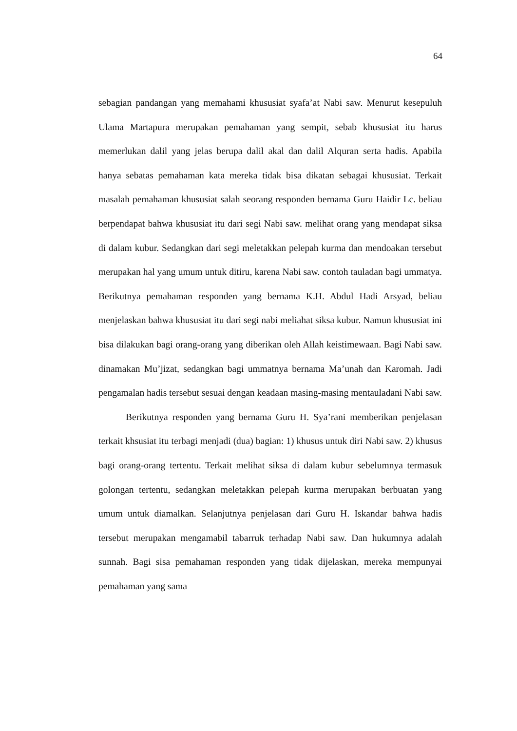64
sebagian pandangan yang memahami khususiat syafa’at Nabi saw. Menurut kesepuluh Ulama Martapura merupakan pemahaman yang sempit, sebab khususiat itu harus memerlukan dalil yang jelas berupa dalil akal dan dalil Alquran serta hadis. Apabila hanya sebatas pemahaman kata mereka tidak bisa dikatan sebagai khususiat. Terkait masalah pemahaman khususiat salah seorang responden bernama Guru Haidir Lc. beliau berpendapat bahwa khususiat itu dari segi Nabi saw. melihat orang yang mendapat siksa di dalam kubur. Sedangkan dari segi meletakkan pelepah kurma dan mendoakan tersebut merupakan hal yang umum untuk ditiru, karena Nabi saw. contoh tauladan bagi ummatya. Berikutnya pemahaman responden yang bernama K.H. Abdul Hadi Arsyad, beliau menjelaskan bahwa khususiat itu dari segi nabi meliahat siksa kubur. Namun khususiat ini bisa dilakukan bagi orang-orang yang diberikan oleh Allah keistimewaan. Bagi Nabi saw. dinamakan Mu’jizat, sedangkan bagi ummatnya bernama Ma’unah dan Karomah. Jadi pengamalan hadis tersebut sesuai dengan keadaan masing-masing mentauladani Nabi saw.
Berikutnya responden yang bernama Guru H. Sya’rani memberikan penjelasan terkait khsusiat itu terbagi menjadi (dua) bagian: 1) khusus untuk diri Nabi saw. 2) khusus bagi orang-orang tertentu. Terkait melihat siksa di dalam kubur sebelumnya termasuk golongan tertentu, sedangkan meletakkan pelepah kurma merupakan berbuatan yang umum untuk diamalkan. Selanjutnya penjelasan dari Guru H. Iskandar bahwa hadis tersebut merupakan mengamabil tabarruk terhadap Nabi saw. Dan hukumnya adalah sunnah. Bagi sisa pemahaman responden yang tidak dijelaskan, mereka mempunyai pemahaman yang sama